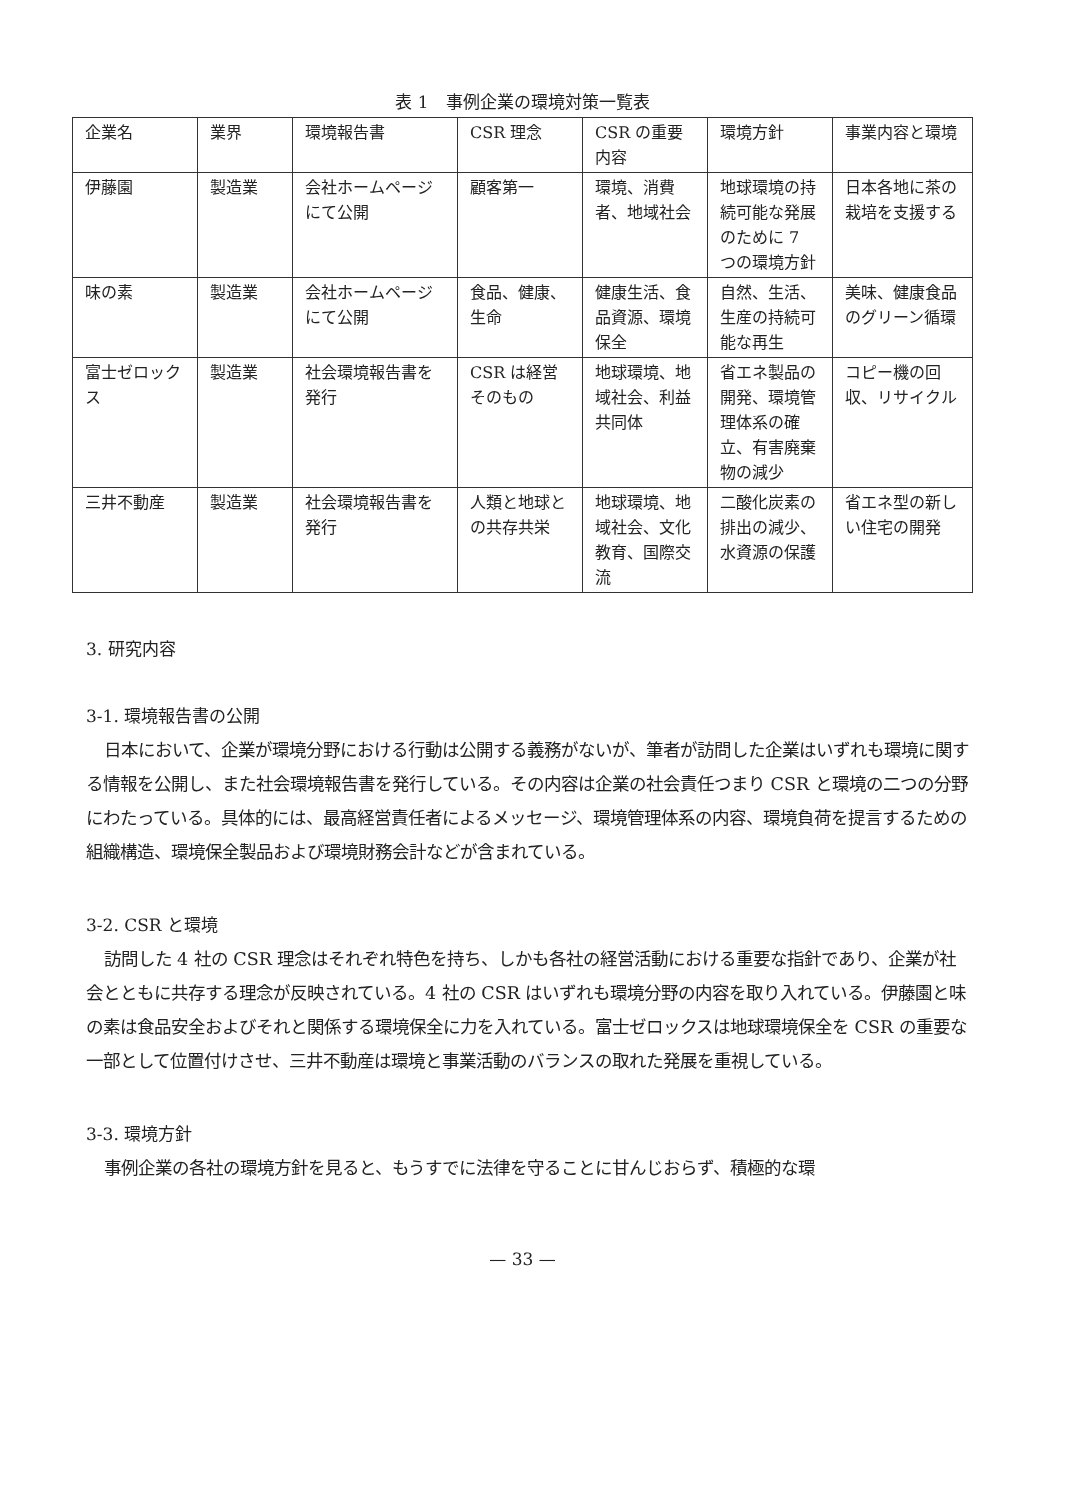表 1　事例企業の環境対策一覧表
| 企業名 | 業界 | 環境報告書 | CSR 理念 | CSR の重要内容 | 環境方針 | 事業内容と環境 |
| --- | --- | --- | --- | --- | --- | --- |
| 伊藤園 | 製造業 | 会社ホームページにて公開 | 顧客第一 | 環境、消費者、地域社会 | 地球環境の持続可能な発展のために 7 つの環境方針 | 日本各地に茶の栽培を支援する |
| 味の素 | 製造業 | 会社ホームページにて公開 | 食品、健康、生命 | 健康生活、食品資源、環境保全 | 自然、生活、生産の持続可能な再生 | 美味、健康食品のグリーン循環 |
| 富士ゼロックス | 製造業 | 社会環境報告書を発行 | CSR は経営そのもの | 地球環境、地域社会、利益共同体 | 省エネ製品の開発、環境管理体系の確立、有害廃棄物の減少 | コピー機の回収、リサイクル |
| 三井不動産 | 製造業 | 社会環境報告書を発行 | 人類と地球との共存共栄 | 地球環境、地域社会、文化教育、国際交流 | 二酸化炭素の排出の減少、水資源の保護 | 省エネ型の新しい住宅の開発 |
3. 研究内容
3-1. 環境報告書の公開
日本において、企業が環境分野における行動は公開する義務がないが、筆者が訪問した企業はいずれも環境に関する情報を公開し、また社会環境報告書を発行している。その内容は企業の社会責任つまり CSR と環境の二つの分野にわたっている。具体的には、最高経営責任者によるメッセージ、環境管理体系の内容、環境負荷を提言するための組織構造、環境保全製品および環境財務会計などが含まれている。
3-2. CSR と環境
訪問した 4 社の CSR 理念はそれぞれ特色を持ち、しかも各社の経営活動における重要な指針であり、企業が社会とともに共存する理念が反映されている。4 社の CSR はいずれも環境分野の内容を取り入れている。伊藤園と味の素は食品安全およびそれと関係する環境保全に力を入れている。富士ゼロックスは地球環境保全を CSR の重要な一部として位置付けさせ、三井不動産は環境と事業活動のバランスの取れた発展を重視している。
3-3. 環境方針
事例企業の各社の環境方針を見ると、もうすでに法律を守ることに甘んじおらず、積極的な環
— 33 —